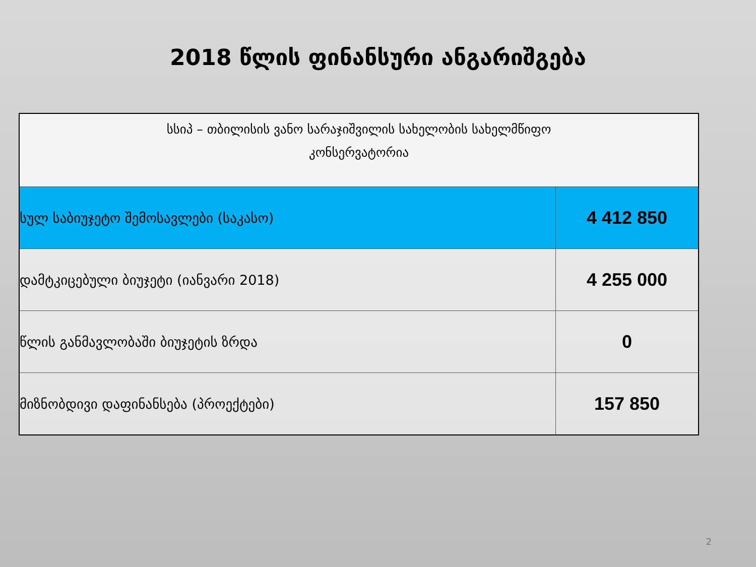2018 წლის ფინანსური ანგარიშგება
| სსიპ – თბილისის ვანო სარაჯიშვილის სახელობის სახელმწიფო კონსერვატორია | |
| --- | --- |
| სულ საბიუჯეტო შემოსავლები (საკასო) | 4 412 850 |
| დამტკიცებული ბიუჯეტი (იანვარი 2018) | 4 255 000 |
| წლის განმავლობაში ბიუჯეტის ზრდა | 0 |
| მიზნობდივი დაფინანსება (პროექტები) | 157 850 |
2